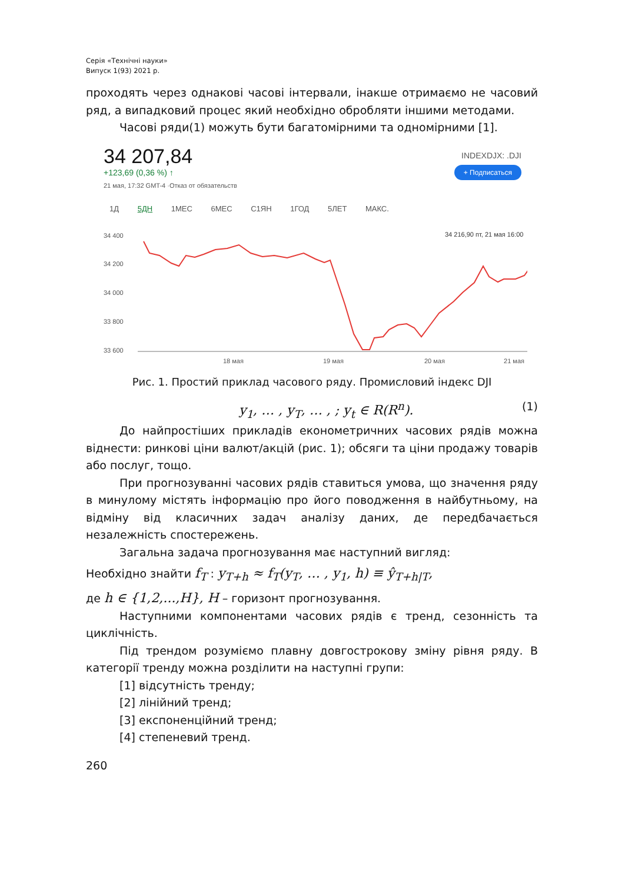Серія «Технічні науки»
Випуск 1(93) 2021 р.
проходять через однакові часові інтервали, інакше отримаємо не часовий ряд, а випадковий процес який необхідно обробляти іншими методами.
Часові ряди(1) можуть бути багатомірними та одномірними [1].
34 207,84
+123,69 (0,36 %) ↑
21 мая, 17:32 GMT-4 ·Отказ от обязательств
INDEXDJX: .DJI
+ Подписаться
1Д 5ДН 1МЕС 6МЕС С1ЯН 1ГОД 5ЛЕТ МАКС.
34 216,90 пт, 21 мая 16:00
34 400
34 200
34 000
33 800
33 600
18 мая
19 мая
20 мая
21 мая
Рис. 1. Простий приклад часового ряду. Промисловий індекс DJI
y<sub>1</sub>, … , y<sub>T</sub>, … , ; y<sub>t</sub> ∈ R(R<sup>n</sup>). (1)
До найпростіших прикладів економетричних часових рядів можна віднести: ринкові ціни валют/акцій (рис. 1); обсяги та ціни продажу товарів або послуг, тощо.
При прогнозуванні часових рядів ставиться умова, що значення ряду в минулому містять інформацію про його поводження в найбутньому, на відміну від класичних задач аналізу даних, де передбачається незалежність спостережень.
Загальна задача прогнозування має наступний вигляд:
Необхідно знайти f<sub>T</sub> : y<sub>T+h</sub> ≈ f<sub>T</sub>(y<sub>T</sub>, … , y<sub>1</sub>, h) ≡ ŷ<sub>T+h|T</sub>,
де h ∈ {1,2,...,H}, H – горизонт прогнозування.
Наступними компонентами часових рядів є тренд, сезонність та циклічність.
Під трендом розуміємо плавну довгострокову зміну рівня ряду. В категорії тренду можна розділити на наступні групи:
[1] відсутність тренду;
[2] лінійний тренд;
[3] експоненційний тренд;
[4] степеневий тренд.
260